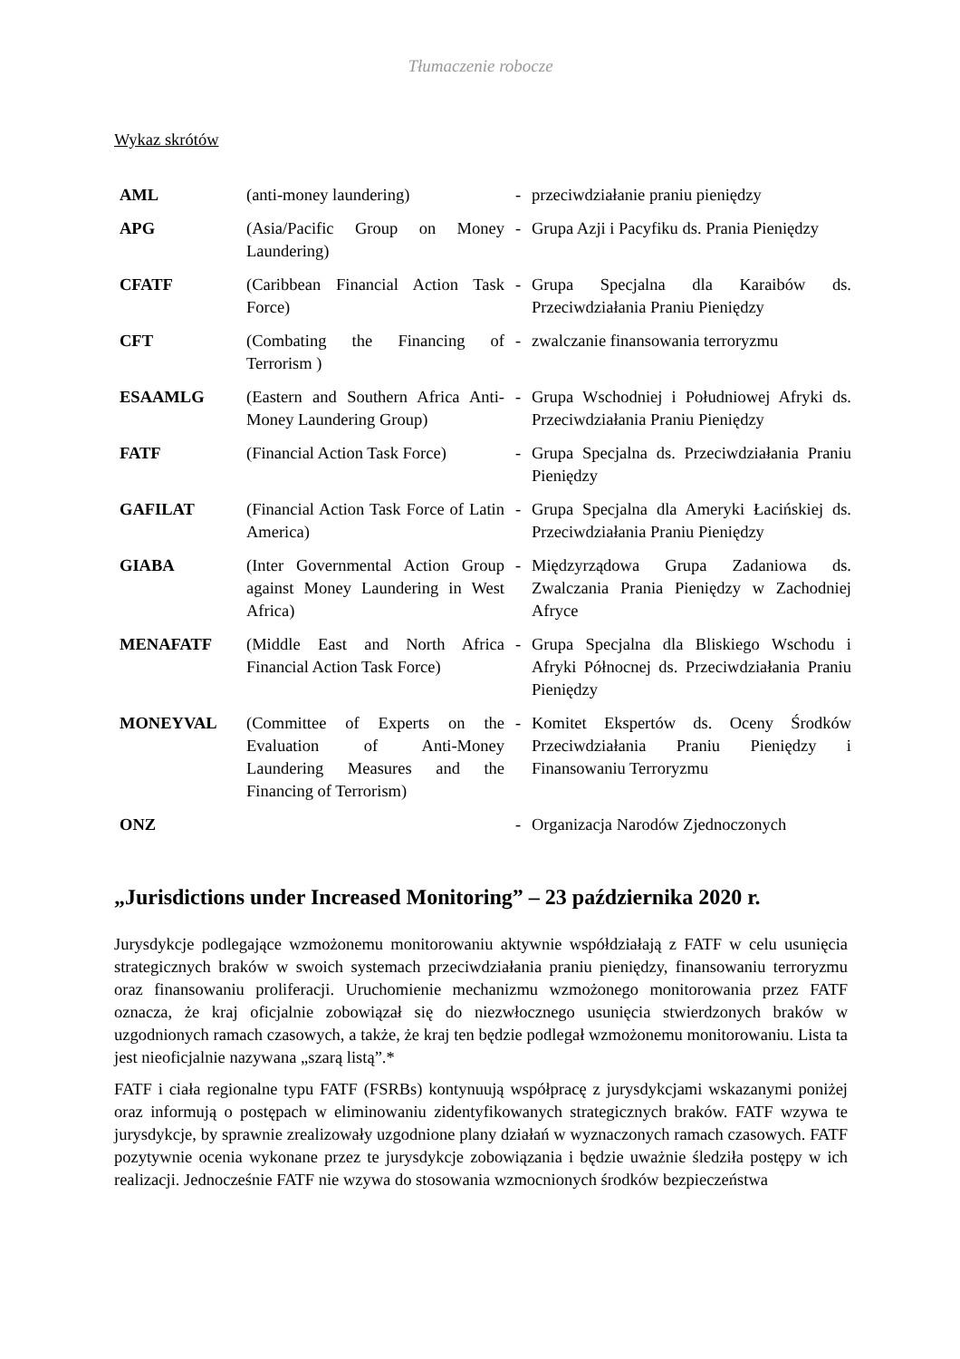Tłumaczenie robocze
Wykaz skrótów
| AML | (anti-money laundering) | - | przeciwdziałanie praniu pieniędzy |
| APG | (Asia/Pacific Group on Money Laundering) | - | Grupa Azji i Pacyfiku ds. Prania Pieniędzy |
| CFATF | (Caribbean Financial Action Task Force) | - | Grupa Specjalna dla Karaibów ds. Przeciwdziałania Praniu Pieniędzy |
| CFT | (Combating the Financing of Terrorism ) | - | zwalczanie finansowania terroryzmu |
| ESAAMLG | (Eastern and Southern Africa Anti-Money Laundering Group) | - | Grupa Wschodniej i Południowej Afryki ds. Przeciwdziałania Praniu Pieniędzy |
| FATF | (Financial Action Task Force) | - | Grupa Specjalna ds. Przeciwdziałania Praniu Pieniędzy |
| GAFILAT | (Financial Action Task Force of Latin America) | - | Grupa Specjalna dla Ameryki Łacińskiej ds. Przeciwdziałania Praniu Pieniędzy |
| GIABA | (Inter Governmental Action Group against Money Laundering in West Africa) | - | Międzyrządowa Grupa Zadaniowa ds. Zwalczania Prania Pieniędzy w Zachodniej Afryce |
| MENAFATF | (Middle East and North Africa Financial Action Task Force) | - | Grupa Specjalna dla Bliskiego Wschodu i Afryki Północnej ds. Przeciwdziałania Praniu Pieniędzy |
| MONEYVAL | (Committee of Experts on the Evaluation of Anti-Money Laundering Measures and the Financing of Terrorism) | - | Komitet Ekspertów ds. Oceny Środków Przeciwdziałania Praniu Pieniędzy i Finansowaniu Terroryzmu |
| ONZ | | - | Organizacja Narodów Zjednoczonych |
„Jurisdictions under Increased Monitoring” – 23 października 2020 r.
Jurysdykcje podlegające wzmożonemu monitorowaniu aktywnie współdziałają z FATF w celu usunięcia strategicznych braków w swoich systemach przeciwdziałania praniu pieniędzy, finansowaniu terroryzmu oraz finansowaniu proliferacji. Uruchomienie mechanizmu wzmożonego monitorowania przez FATF oznacza, że kraj oficjalnie zobowiązał się do niezwłocznego usunięcia stwierdzonych braków w uzgodnionych ramach czasowych, a także, że kraj ten będzie podlegał wzmożonemu monitorowaniu. Lista ta jest nieoficjalnie nazywana „szarą listą”.*
FATF i ciała regionalne typu FATF (FSRBs) kontynuują współpracę z jurysdykcjami wskazanymi poniżej oraz informują o postępach w eliminowaniu zidentyfikowanych strategicznych braków. FATF wzywa te jurysdykcje, by sprawnie zrealizowały uzgodnione plany działań w wyznaczonych ramach czasowych. FATF pozytywnie ocenia wykonane przez te jurysdykcje zobowiązania i będzie uważnie śledziła postępy w ich realizacji. Jednocześnie FATF nie wzywa do stosowania wzmocnionych środków bezpieczeństwa